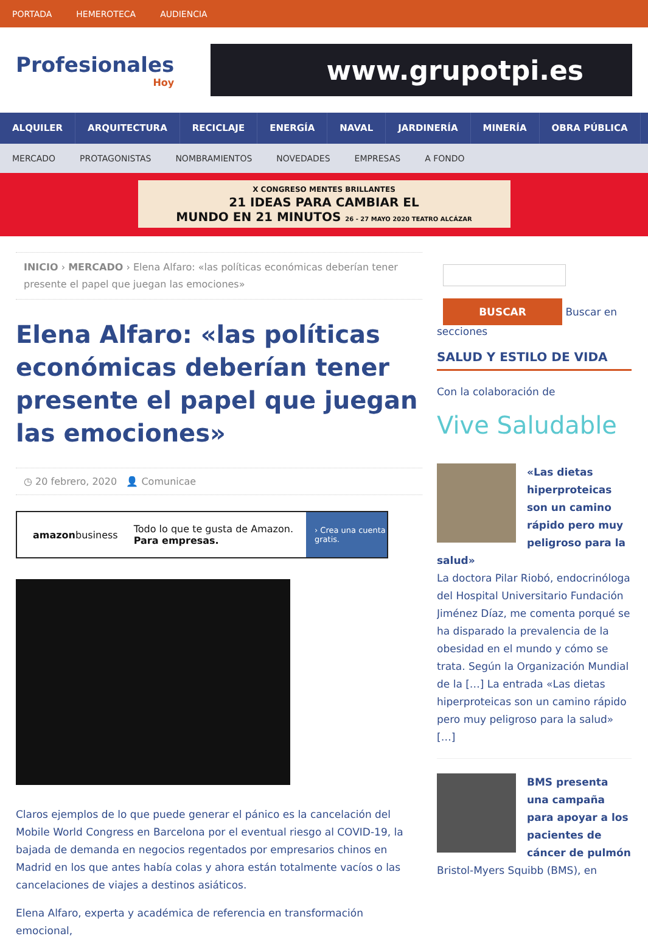PORTADA HEMEROTECA AUDIENCIA
Profesionales
Hoy
www.grupotpi.es
ALQUILER ARQUITECTURA RECICLAJE ENERGÍA NAVAL JARDINERÍA MINERÍA OBRA PÚBLICA
MERCADO PROTAGONISTAS NOMBRAMIENTOS NOVEDADES EMPRESAS A FONDO
X CONGRESO MENTES BRILLANTES
21 IDEAS PARA CAMBIAR EL
MUNDO EN 21 MINUTOS 26 - 27 MAYO 2020 TEATRO ALCÁZAR
INICIO › MERCADO › Elena Alfaro: «las políticas económicas deberían tener presente el papel que juegan las emociones»
Elena Alfaro: «las políticas económicas deberían tener presente el papel que juegan las emociones»
◷ 20 febrero, 2020 👤 Comunicae
amazonbusiness Todo lo que te gusta de Amazon.
Para empresas. › Crea una cuenta gratis.
Claros ejemplos de lo que puede generar el pánico es la cancelación del Mobile World Congress en Barcelona por el eventual riesgo al COVID-19, la bajada de demanda en negocios regentados por empresarios chinos en Madrid en los que antes había colas y ahora están totalmente vacíos o las cancelaciones de viajes a destinos asiáticos.
Elena Alfaro, experta y académica de referencia en transformación emocional,
BUSCAR Buscar en secciones
SALUD Y ESTILO DE VIDA
Con la colaboración de
Vive Saludable
«Las dietas hiperproteicas son un camino rápido pero muy peligroso para la salud»
La doctora Pilar Riobó, endocrinóloga del Hospital Universitario Fundación Jiménez Díaz, me comenta porqué se ha disparado la prevalencia de la obesidad en el mundo y cómo se trata. Según la Organización Mundial de la […] La entrada «Las dietas hiperproteicas son un camino rápido pero muy peligroso para la salud» […]
BMS presenta una campaña para apoyar a los pacientes de cáncer de pulmón
Bristol-Myers Squibb (BMS), en